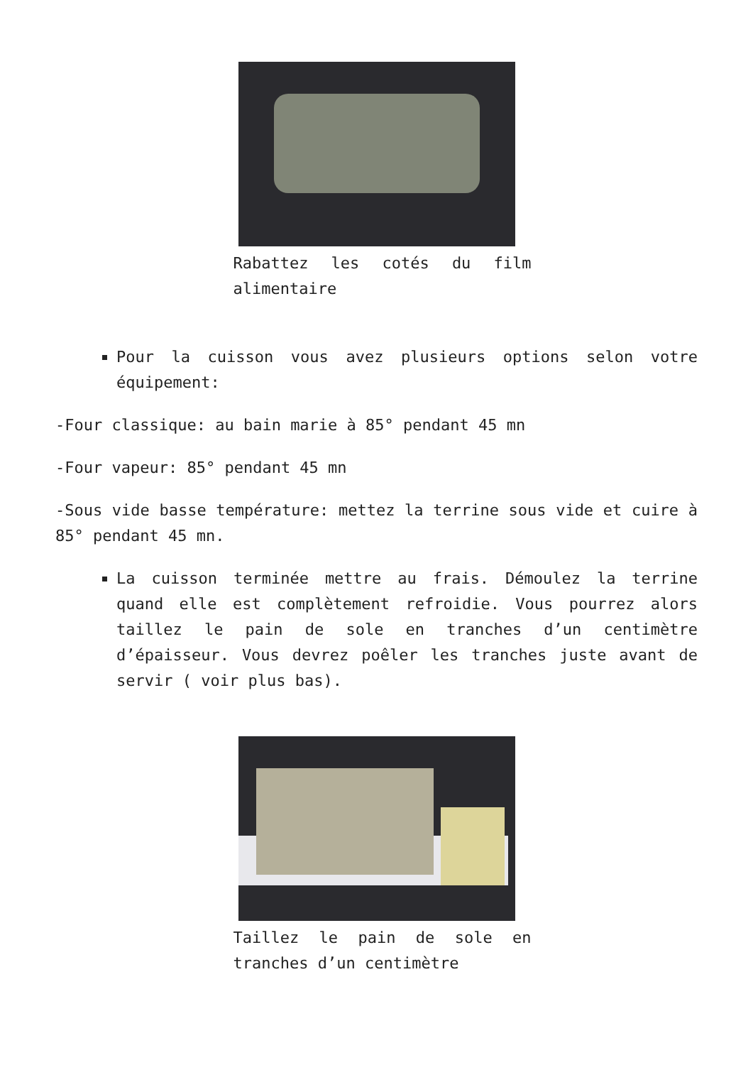Rabattez les cotés du film alimentaire
Pour la cuisson vous avez plusieurs options selon votre équipement:
-Four classique: au bain marie à 85° pendant 45 mn
-Four vapeur: 85° pendant 45 mn
-Sous vide basse température: mettez la terrine sous vide et cuire à 85° pendant 45 mn.
La cuisson terminée mettre au frais. Démoulez la terrine quand elle est complètement refroidie. Vous pourrez alors taillez le pain de sole en tranches d’un centimètre d’épaisseur. Vous devrez poêler les tranches juste avant de servir ( voir plus bas).
Taillez le pain de sole en tranches d’un centimètre